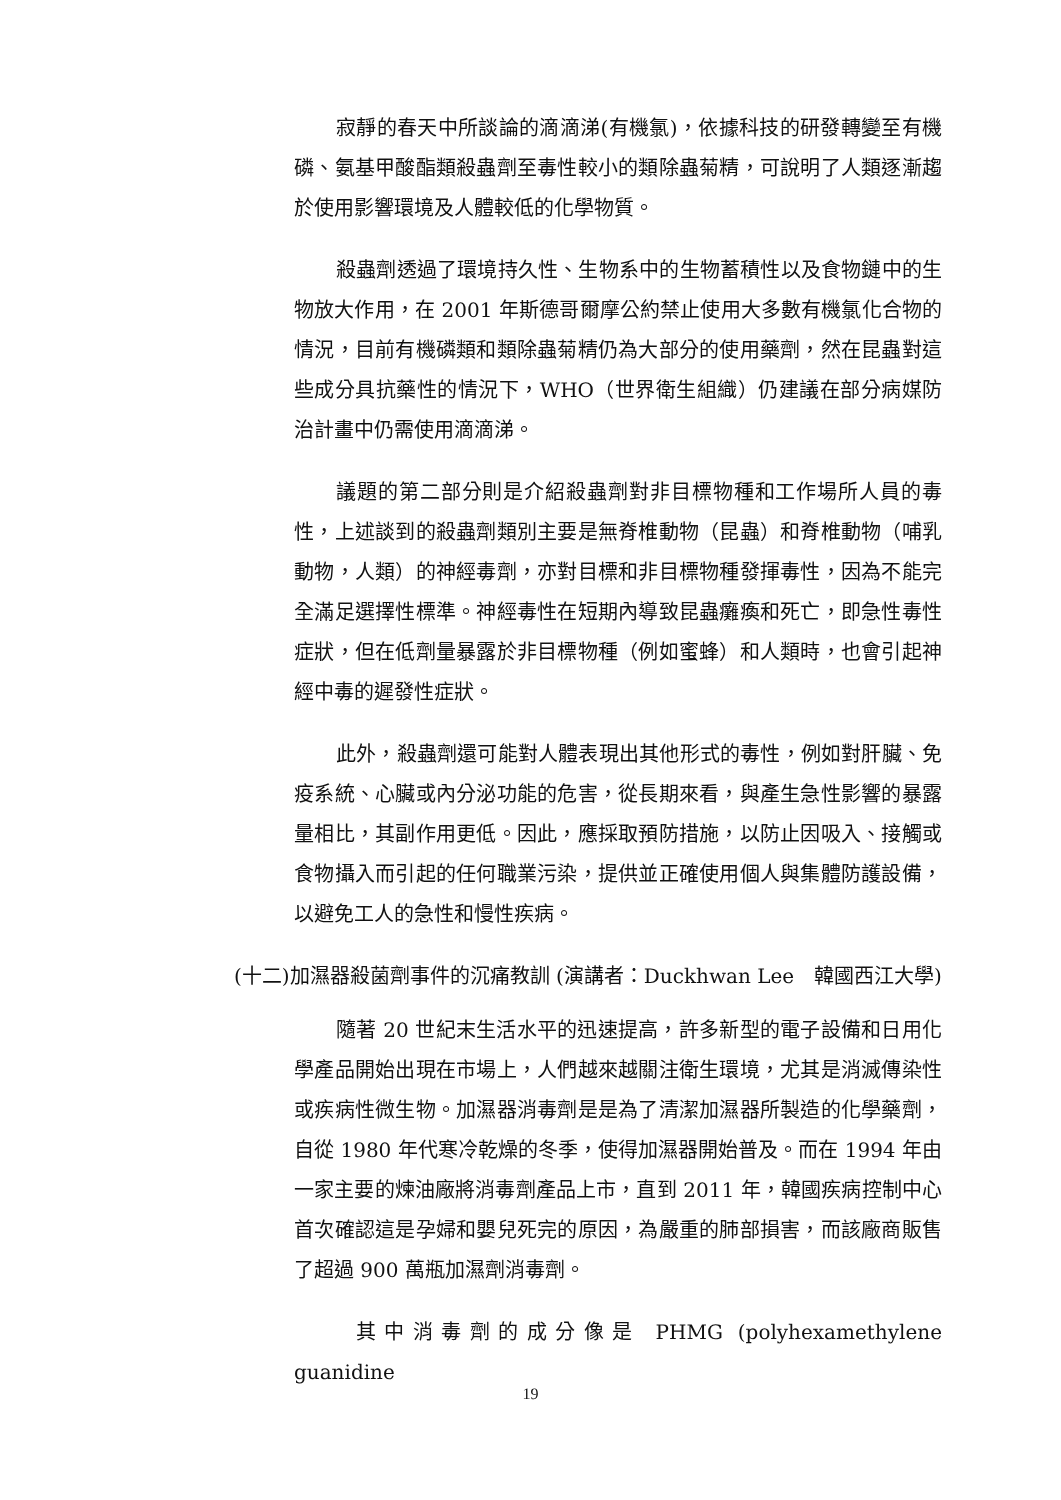寂靜的春天中所談論的滴滴涕(有機氯)，依據科技的研發轉變至有機磷、氨基甲酸酯類殺蟲劑至毒性較小的類除蟲菊精，可說明了人類逐漸趨於使用影響環境及人體較低的化學物質。
殺蟲劑透過了環境持久性、生物系中的生物蓄積性以及食物鏈中的生物放大作用，在 2001 年斯德哥爾摩公約禁止使用大多數有機氯化合物的情況，目前有機磷類和類除蟲菊精仍為大部分的使用藥劑，然在昆蟲對這些成分具抗藥性的情況下，WHO（世界衛生組織）仍建議在部分病媒防治計畫中仍需使用滴滴涕。
議題的第二部分則是介紹殺蟲劑對非目標物種和工作場所人員的毒性，上述談到的殺蟲劑類別主要是無脊椎動物（昆蟲）和脊椎動物（哺乳動物，人類）的神經毒劑，亦對目標和非目標物種發揮毒性，因為不能完全滿足選擇性標準。神經毒性在短期內導致昆蟲癱瘓和死亡，即急性毒性症狀，但在低劑量暴露於非目標物種（例如蜜蜂）和人類時，也會引起神經中毒的遲發性症狀。
此外，殺蟲劑還可能對人體表現出其他形式的毒性，例如對肝臟、免疫系統、心臟或內分泌功能的危害，從長期來看，與產生急性影響的暴露量相比，其副作用更低。因此，應採取預防措施，以防止因吸入、接觸或食物攝入而引起的任何職業污染，提供並正確使用個人與集體防護設備，以避免工人的急性和慢性疾病。
(十二) 加濕器殺菌劑事件的沉痛教訓 (演講者：Duckhwan Lee　韓國西江大學)
隨著 20 世紀末生活水平的迅速提高，許多新型的電子設備和日用化學產品開始出現在市場上，人們越來越關注衛生環境，尤其是消滅傳染性或疾病性微生物。加濕器消毒劑是是為了清潔加濕器所製造的化學藥劑，自從 1980 年代寒冷乾燥的冬季，使得加濕器開始普及。而在 1994 年由一家主要的煉油廠將消毒劑產品上市，直到 2011 年，韓國疾病控制中心首次確認這是孕婦和嬰兒死完的原因，為嚴重的肺部損害，而該廠商販售了超過 900 萬瓶加濕劑消毒劑。
其中消毒劑的成分像是 PHMG (polyhexamethylene guanidine
19